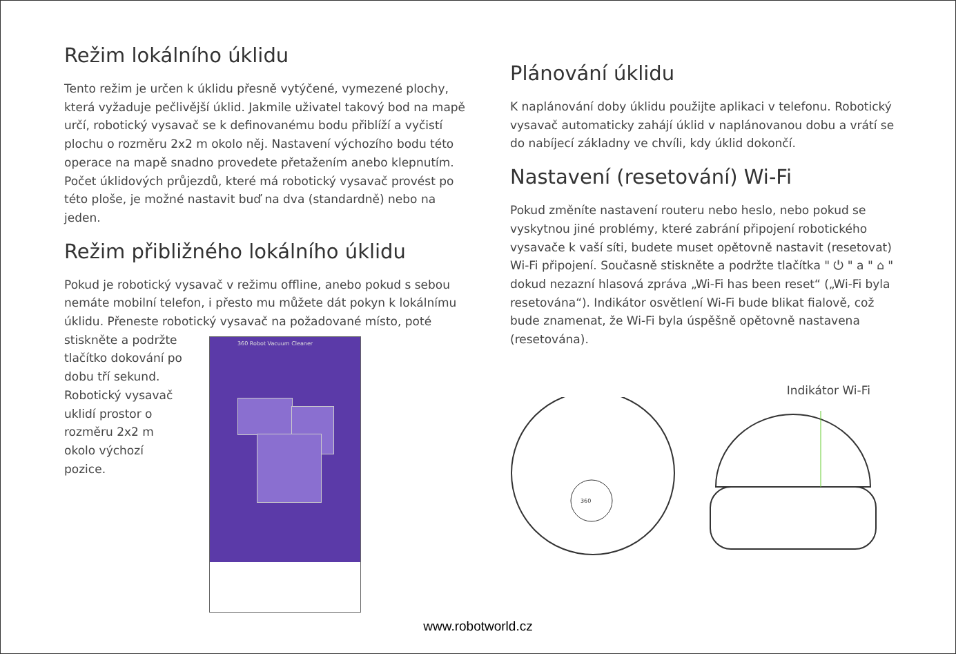Režim lokálního úklidu
Tento režim je určen k úklidu přesně vytýčené, vymezené plochy, která vyžaduje pečlivější úklid. Jakmile uživatel takový bod na mapě určí, robotický vysavač se k definovanému bodu přiblíží a vyčistí plochu o rozměru 2x2 m okolo něj. Nastavení výchozího bodu této operace na mapě snadno provedete přetažením anebo klepnutím. Počet úklidových průjezdů, které má robotický vysavač provést po této ploše, je možné nastavit buď na dva (standardně) nebo na jeden.
Režim přibližného lokálního úklidu
Pokud je robotický vysavač v režimu offline, anebo pokud s sebou nemáte mobilní telefon, i přesto mu můžete dát pokyn k lokálnímu úklidu. Přeneste robotický vysavač na požadované místo, poté
stiskněte a podržte tlačítko dokování po dobu tří sekund. Robotický vysavač uklidí prostor o rozměru 2x2 m okolo výchozí pozice.
360 Robot Vacuum Cleaner
Plánování úklidu
K naplánování doby úklidu použijte aplikaci v telefonu. Robotický vysavač automaticky zahájí úklid v naplánovanou dobu a vrátí se do nabíjecí základny ve chvíli, kdy úklid dokončí.
Nastavení (resetování) Wi-Fi
Pokud změníte nastavení routeru nebo heslo, nebo pokud se vyskytnou jiné problémy, které zabrání připojení robotického vysavače k vaší síti, budete muset opětovně nastavit (resetovat) Wi-Fi připojení. Současně stiskněte a podržte tlačítka " ⏻ " a " ⌂ " dokud nezazní hlasová zpráva „Wi-Fi has been reset“ („Wi-Fi byla resetována“). Indikátor osvětlení Wi-Fi bude blikat fialově, což bude znamenat, že Wi-Fi byla úspěšně opětovně nastavena (resetována).
Indikátor Wi-Fi
360
www.robotworld.cz